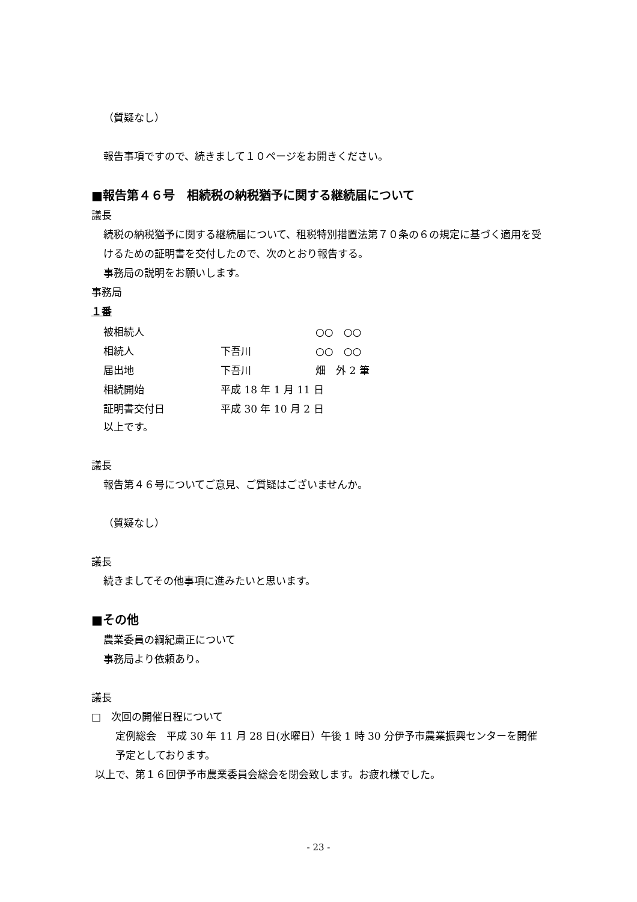（質疑なし）
報告事項ですので、続きまして１０ページをお開きください。
■報告第４６号　相続税の納税猶予に関する継続届について
議長
続税の納税猶予に関する継続届について、租税特別措置法第７０条の６の規定に基づく適用を受けるための証明書を交付したので、次のとおり報告する。
事務局の説明をお願いします。
事務局
１番
| 被相続人 | | ○○ ○○ |
| 相続人 | 下吾川 | ○○ ○○ |
| 届出地 | 下吾川 | 畑 外 2 筆 |
| 相続開始 | 平成 18 年 1 月 11 日 | |
| 証明書交付日 | 平成 30 年 10 月 2 日 | |
以上です。
議長
報告第４６号についてご意見、ご質疑はございませんか。
（質疑なし）
議長
続きましてその他事項に進みたいと思います。
■その他
農業委員の綱紀粛正について
事務局より依頼あり。
議長
□　次回の開催日程について
定例総会　平成 30 年 11 月 28 日(水曜日）午後 1 時 30 分伊予市農業振興センターを開催予定としております。
以上で、第１６回伊予市農業委員会総会を閉会致します。お疲れ様でした。
- 23 -